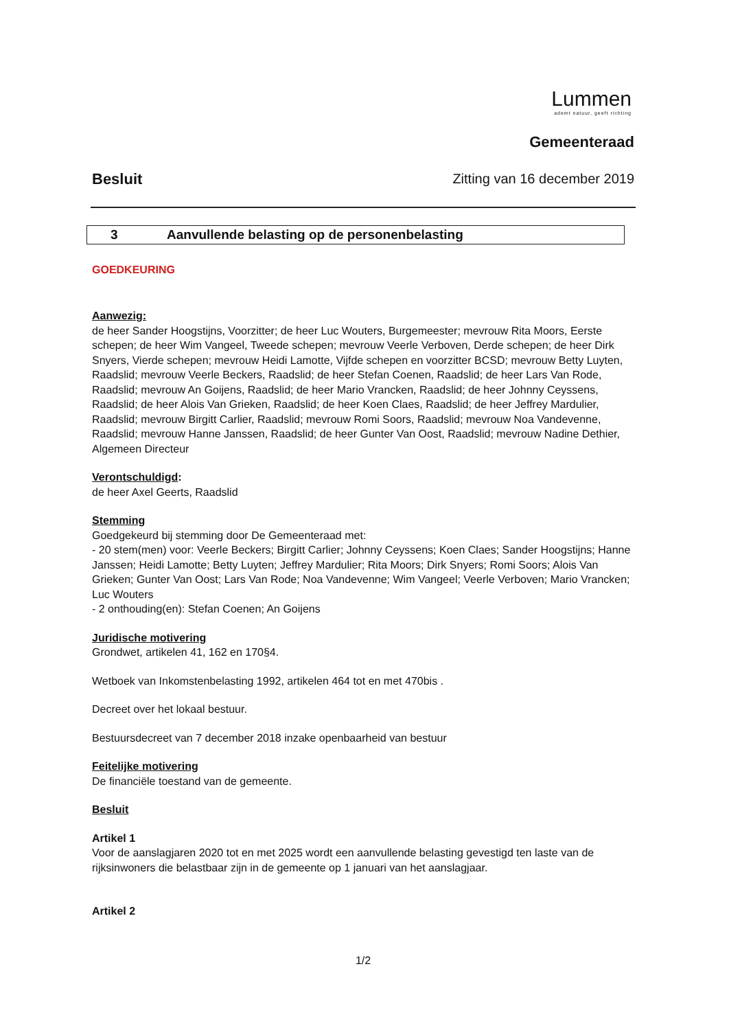Lummen
ademt natuur, geeft richting
Gemeenteraad
Besluit Zitting van 16 december 2019
3 Aanvullende belasting op de personenbelasting
GOEDKEURING
Aanwezig:
de heer Sander Hoogstijns, Voorzitter; de heer Luc Wouters, Burgemeester; mevrouw Rita Moors, Eerste schepen; de heer Wim Vangeel, Tweede schepen; mevrouw Veerle Verboven, Derde schepen; de heer Dirk Snyers, Vierde schepen; mevrouw Heidi Lamotte, Vijfde schepen en voorzitter BCSD; mevrouw Betty Luyten, Raadslid; mevrouw Veerle Beckers, Raadslid; de heer Stefan Coenen, Raadslid; de heer Lars Van Rode, Raadslid; mevrouw An Goijens, Raadslid; de heer Mario Vrancken, Raadslid; de heer Johnny Ceyssens, Raadslid; de heer Alois Van Grieken, Raadslid; de heer Koen Claes, Raadslid; de heer Jeffrey Mardulier, Raadslid; mevrouw Birgitt Carlier, Raadslid; mevrouw Romi Soors, Raadslid; mevrouw Noa Vandevenne, Raadslid; mevrouw Hanne Janssen, Raadslid; de heer Gunter Van Oost, Raadslid; mevrouw Nadine Dethier, Algemeen Directeur
Verontschuldigd:
de heer Axel Geerts, Raadslid
Stemming
Goedgekeurd bij stemming door De Gemeenteraad met:
- 20 stem(men) voor: Veerle Beckers; Birgitt Carlier; Johnny Ceyssens; Koen Claes; Sander Hoogstijns; Hanne Janssen; Heidi Lamotte; Betty Luyten; Jeffrey Mardulier; Rita Moors; Dirk Snyers; Romi Soors; Alois Van Grieken; Gunter Van Oost; Lars Van Rode; Noa Vandevenne; Wim Vangeel; Veerle Verboven; Mario Vrancken; Luc Wouters
- 2 onthouding(en): Stefan Coenen; An Goijens
Juridische motivering
Grondwet, artikelen 41, 162 en 170§4.
Wetboek van Inkomstenbelasting 1992, artikelen 464 tot en met 470bis .
Decreet over het lokaal bestuur.
Bestuursdecreet van 7 december 2018 inzake openbaarheid van bestuur
Feitelijke motivering
De financiële toestand van de gemeente.
Besluit
Artikel 1
Voor de aanslagjaren 2020 tot en met 2025 wordt een aanvullende belasting gevestigd ten laste van de rijksinwoners die belastbaar zijn in de gemeente op 1 januari van het aanslagjaar.
Artikel 2
1/2